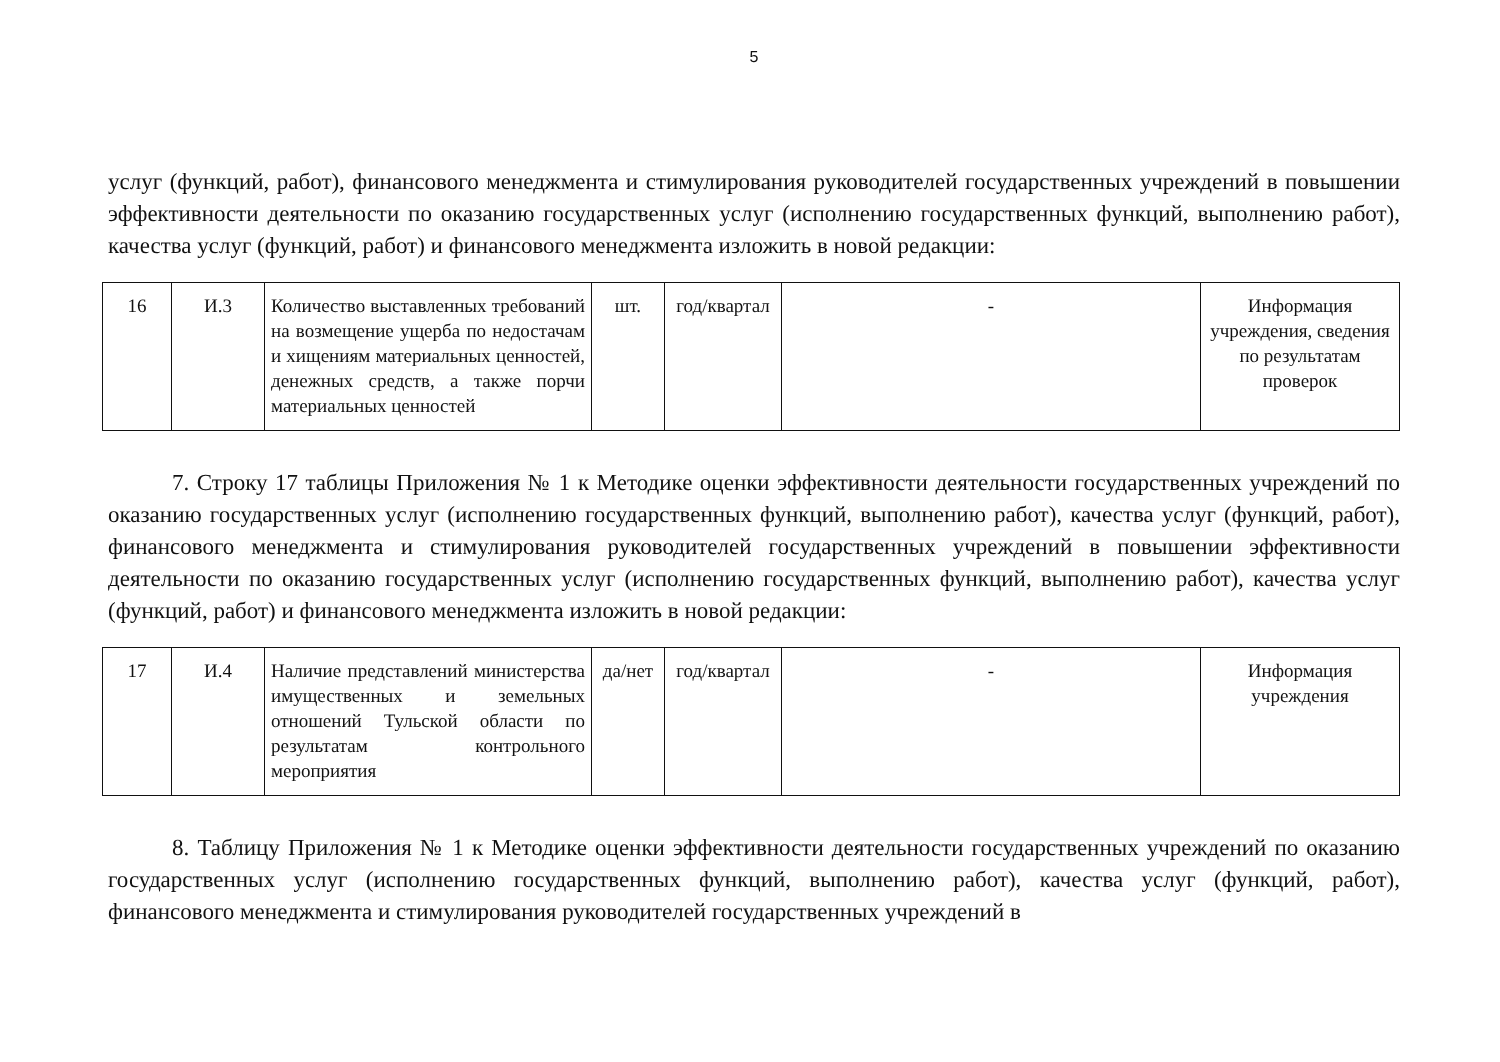5
услуг (функций, работ), финансового менеджмента и стимулирования руководителей государственных учреждений в повышении эффективности деятельности по оказанию государственных услуг (исполнению государственных функций, выполнению работ), качества услуг (функций, работ) и финансового менеджмента изложить в новой редакции:
| 16 | И.3 | Количество выставленных требований на возмещение ущерба по недостачам и хищениям материальных ценностей, денежных средств, а также порчи материальных ценностей | шт. | год/квартал | - | Информация учреждения, сведения по результатам проверок |
7. Строку 17 таблицы Приложения № 1 к Методике оценки эффективности деятельности государственных учреждений по оказанию государственных услуг (исполнению государственных функций, выполнению работ), качества услуг (функций, работ), финансового менеджмента и стимулирования руководителей государственных учреждений в повышении эффективности деятельности по оказанию государственных услуг (исполнению государственных функций, выполнению работ), качества услуг (функций, работ) и финансового менеджмента изложить в новой редакции:
| 17 | И.4 | Наличие представлений министерства имущественных и земельных отношений Тульской области по результатам контрольного мероприятия | да/нет | год/квартал | - | Информация учреждения |
8. Таблицу Приложения № 1 к Методике оценки эффективности деятельности государственных учреждений по оказанию государственных услуг (исполнению государственных функций, выполнению работ), качества услуг (функций, работ), финансового менеджмента и стимулирования руководителей государственных учреждений в